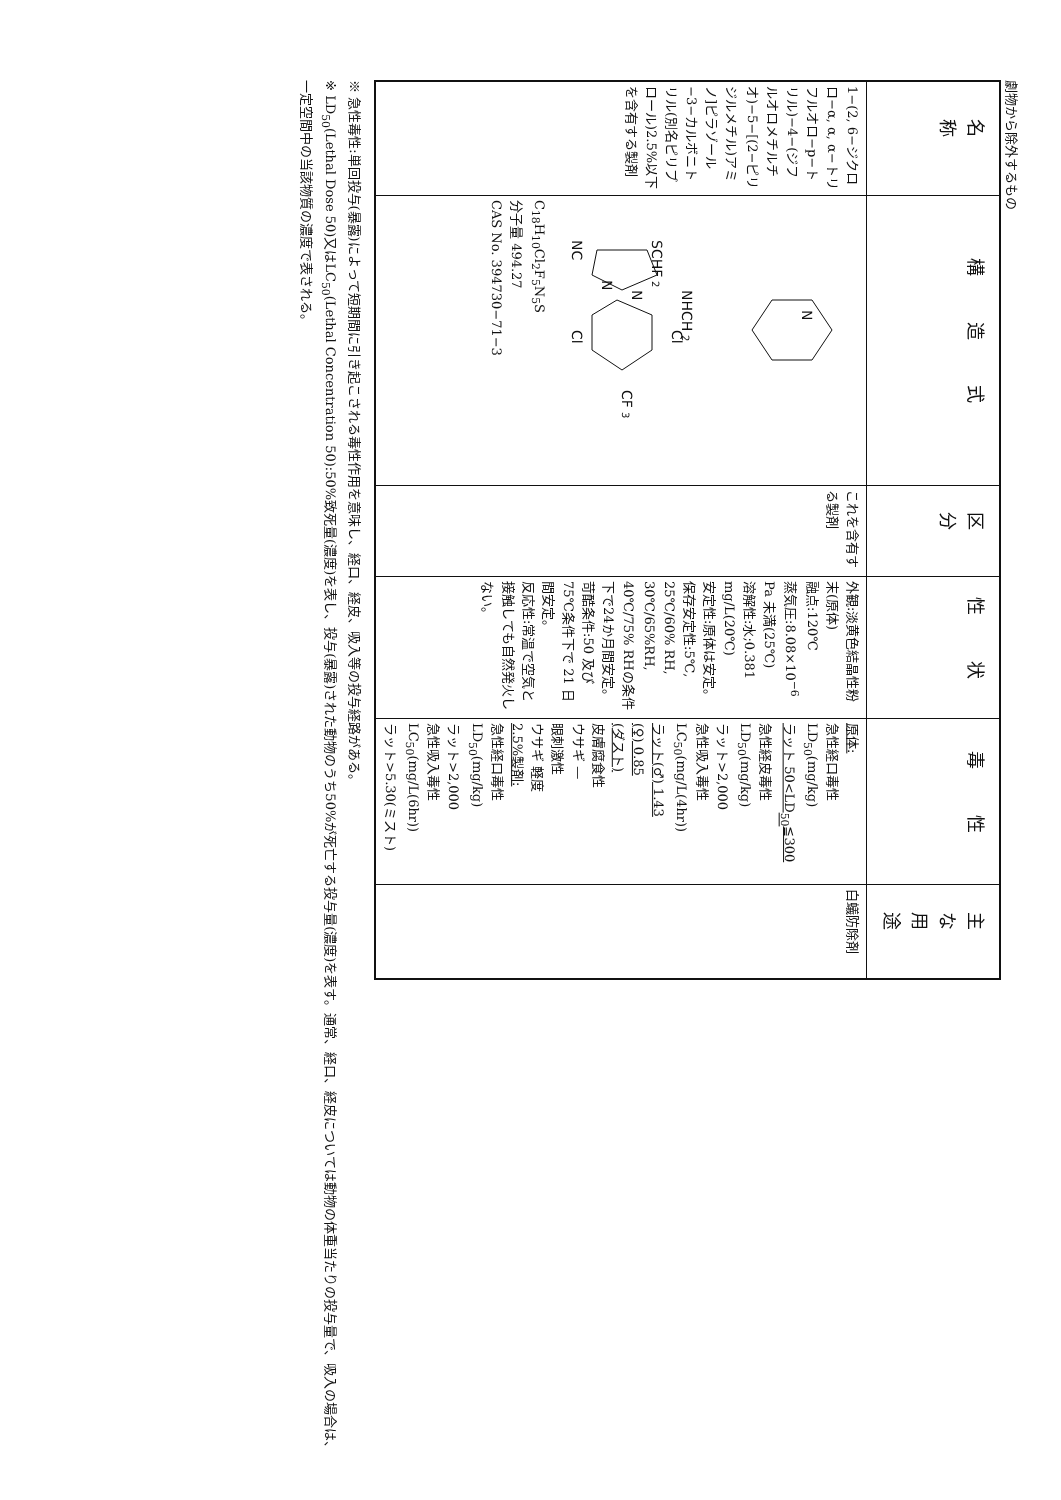劇物から除外するもの
| 名 称 | 構 造 式 | 区 分 | 性 状 | 毒 性 | 主な用途 |
| --- | --- | --- | --- | --- | --- |
| 1−(2, 6−ジクロロ−α, α, α−トリフルオロ−p−トリル)−4−(ジフルオロメチルチオ)−5−[(2−ピリジルメチル)アミノ]ピラゾール−3−カルボニトリル(別名ピリプロール)2.5%以下を含有する製剤 | NC SCHF 2 N N NHCH 2 Cl Cl CF 3 N C<sub>18</sub>H<sub>10</sub>Cl<sub>2</sub>F<sub>5</sub>N<sub>5</sub>S 分子量 494.27 CAS No. 394730−71−3 | これを含有する製剤 | 外観:淡黄色結晶性粉末(原体) 融点:120℃ 蒸気圧:8.08×10<sup>−6</sup> Pa 未満(25℃) 溶解性:水;0.381 mg/L(20℃) 安定性:原体は安定。 保存安定性:5℃, 25℃/60% RH, 30℃/65%RH, 40℃/75% RHの条件下で24か月間安定。 苛酷条件:50 及び75℃条件下で 21 日間安定。 反応性:常温で空気と接触しても自然発火しない。 | 原体: 急性経口毒性 LD<sub>50</sub>(mg/kg) ラット 50<LD<sub>50</sub>≦300 急性経皮毒性 LD<sub>50</sub>(mg/kg) ラット>2,000 急性吸入毒性 LC<sub>50</sub>(mg/L(4hr)) ラット(♂) 1.43 (♀) 0.85 (ダスト) 皮膚腐食性 ウサギ — 眼刺激性 ウサギ 軽度 2.5%製剤: 急性経口毒性 LD<sub>50</sub>(mg/kg) ラット>2,000 急性吸入毒性 LC<sub>50</sub>(mg/L(6hr)) ラット>5.30(ミスト) | 白蟻防除剤 |
※ 急性毒性:単回投与(暴露)によって短期間に引き起こされる毒性作用を意味し、経口、経皮、吸入等の投与経路がある。
※ LD<sub>50</sub>(Lethal Dose 50)又はLC<sub>50</sub>(Lethal Concentration 50):50%致死量(濃度)を表し、投与(暴露)された動物のうち50%が死亡する投与量(濃度)を表す。通常、経口、経皮については動物の体重当たりの投与量で、吸入の場合は、一定空間中の当該物質の濃度で表される。